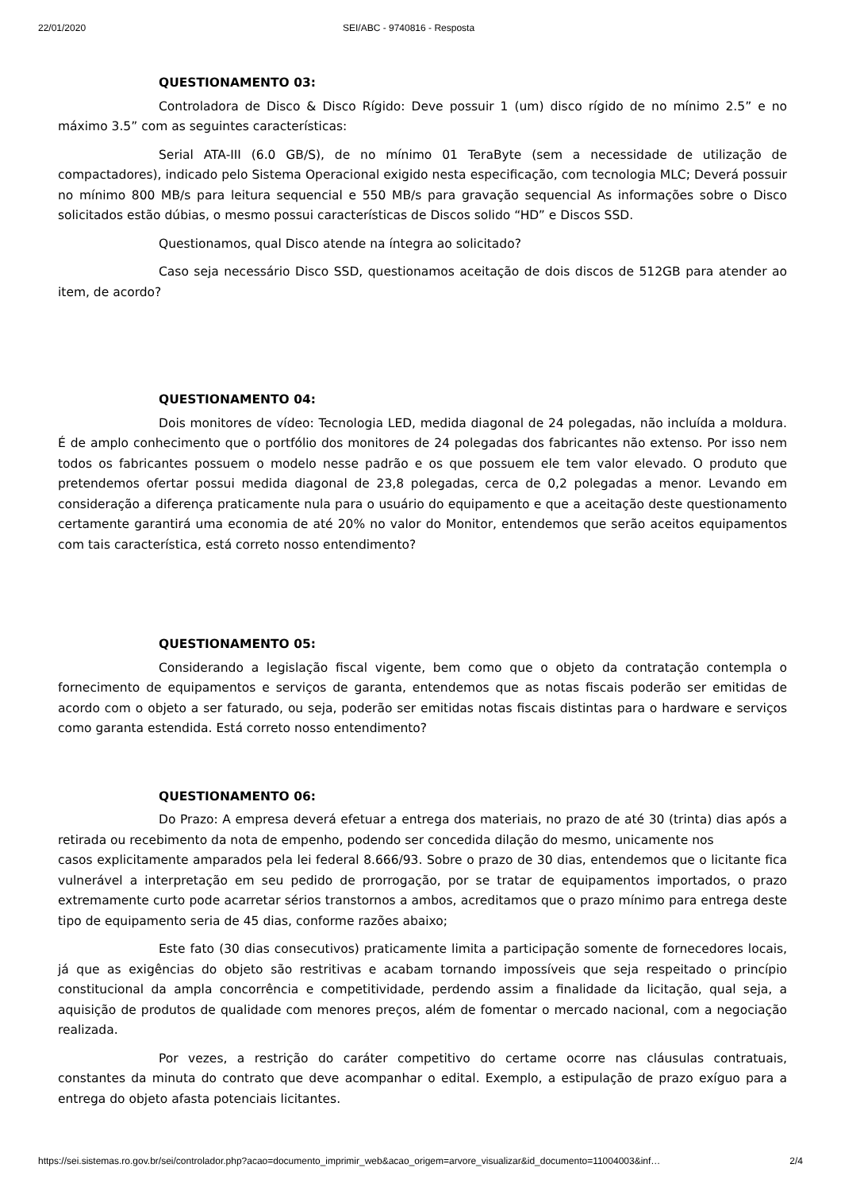22/01/2020 SEI/ABC - 9740816 - Resposta
QUESTIONAMENTO 03:
Controladora de Disco & Disco Rígido: Deve possuir 1 (um) disco rígido de no mínimo 2.5” e no máximo 3.5” com as seguintes características:
Serial ATA-III (6.0 GB/S), de no mínimo 01 TeraByte (sem a necessidade de utilização de compactadores), indicado pelo Sistema Operacional exigido nesta especificação, com tecnologia MLC; Deverá possuir no mínimo 800 MB/s para leitura sequencial e 550 MB/s para gravação sequencial As informações sobre o Disco solicitados estão dúbias, o mesmo possui características de Discos solido “HD” e Discos SSD.
Questionamos, qual Disco atende na íntegra ao solicitado?
Caso seja necessário Disco SSD, questionamos aceitação de dois discos de 512GB para atender ao item, de acordo?
QUESTIONAMENTO 04:
Dois monitores de vídeo: Tecnologia LED, medida diagonal de 24 polegadas, não incluída a moldura. É de amplo conhecimento que o portfólio dos monitores de 24 polegadas dos fabricantes não extenso. Por isso nem todos os fabricantes possuem o modelo nesse padrão e os que possuem ele tem valor elevado. O produto que pretendemos ofertar possui medida diagonal de 23,8 polegadas, cerca de 0,2 polegadas a menor. Levando em consideração a diferença praticamente nula para o usuário do equipamento e que a aceitação deste questionamento certamente garantirá uma economia de até 20% no valor do Monitor, entendemos que serão aceitos equipamentos com tais característica, está correto nosso entendimento?
QUESTIONAMENTO 05:
Considerando a legislação fiscal vigente, bem como que o objeto da contratação contempla o fornecimento de equipamentos e serviços de garanta, entendemos que as notas fiscais poderão ser emitidas de acordo com o objeto a ser faturado, ou seja, poderão ser emitidas notas fiscais distintas para o hardware e serviços como garanta estendida. Está correto nosso entendimento?
QUESTIONAMENTO 06:
Do Prazo: A empresa deverá efetuar a entrega dos materiais, no prazo de até 30 (trinta) dias após a retirada ou recebimento da nota de empenho, podendo ser concedida dilação do mesmo, unicamente nos
casos explicitamente amparados pela lei federal 8.666/93. Sobre o prazo de 30 dias, entendemos que o licitante fica vulnerável a interpretação em seu pedido de prorrogação, por se tratar de equipamentos importados, o prazo extremamente curto pode acarretar sérios transtornos a ambos, acreditamos que o prazo mínimo para entrega deste tipo de equipamento seria de 45 dias, conforme razões abaixo;
Este fato (30 dias consecutivos) praticamente limita a participação somente de fornecedores locais, já que as exigências do objeto são restritivas e acabam tornando impossíveis que seja respeitado o princípio constitucional da ampla concorrência e competitividade, perdendo assim a finalidade da licitação, qual seja, a aquisição de produtos de qualidade com menores preços, além de fomentar o mercado nacional, com a negociação realizada.
Por vezes, a restrição do caráter competitivo do certame ocorre nas cláusulas contratuais, constantes da minuta do contrato que deve acompanhar o edital. Exemplo, a estipulação de prazo exíguo para a entrega do objeto afasta potenciais licitantes.
https://sei.sistemas.ro.gov.br/sei/controlador.php?acao=documento_imprimir_web&acao_origem=arvore_visualizar&id_documento=11004003&inf… 2/4